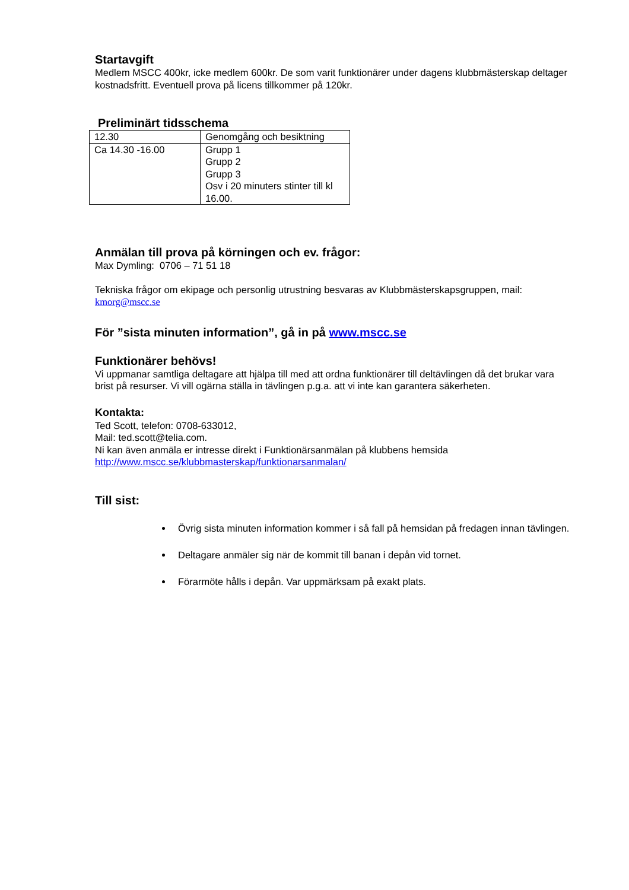Startavgift
Medlem MSCC 400kr, icke medlem 600kr. De som varit funktionärer under dagens klubbmästerskap deltager kostnadsfritt. Eventuell prova på licens tillkommer på 120kr.
Preliminärt tidsschema
| 12.30 | Genomgång och besiktning |
| Ca 14.30 -16.00 | Grupp 1 Grupp 2 Grupp 3 Osv i 20 minuters stinter till kl 16.00. |
Anmälan till prova på körningen och ev. frågor:
Max Dymling: 0706 – 71 51 18
Tekniska frågor om ekipage och personlig utrustning besvaras av Klubbmästerskapsgruppen, mail: kmorg@mscc.se
För ”sista minuten information”, gå in på www.mscc.se
Funktionärer behövs!
Vi uppmanar samtliga deltagare att hjälpa till med att ordna funktionärer till deltävlingen då det brukar vara brist på resurser. Vi vill ogärna ställa in tävlingen p.g.a. att vi inte kan garantera säkerheten.
Kontakta:
Ted Scott, telefon: 0708-633012,
Mail: ted.scott@telia.com.
Ni kan även anmäla er intresse direkt i Funktionärsanmälan på klubbens hemsida
http://www.mscc.se/klubbmasterskap/funktionarsanmalan/
Till sist:
Övrig sista minuten information kommer i så fall på hemsidan på fredagen innan tävlingen.
Deltagare anmäler sig när de kommit till banan i depån vid tornet.
Förarmöte hålls i depån. Var uppmärksam på exakt plats.